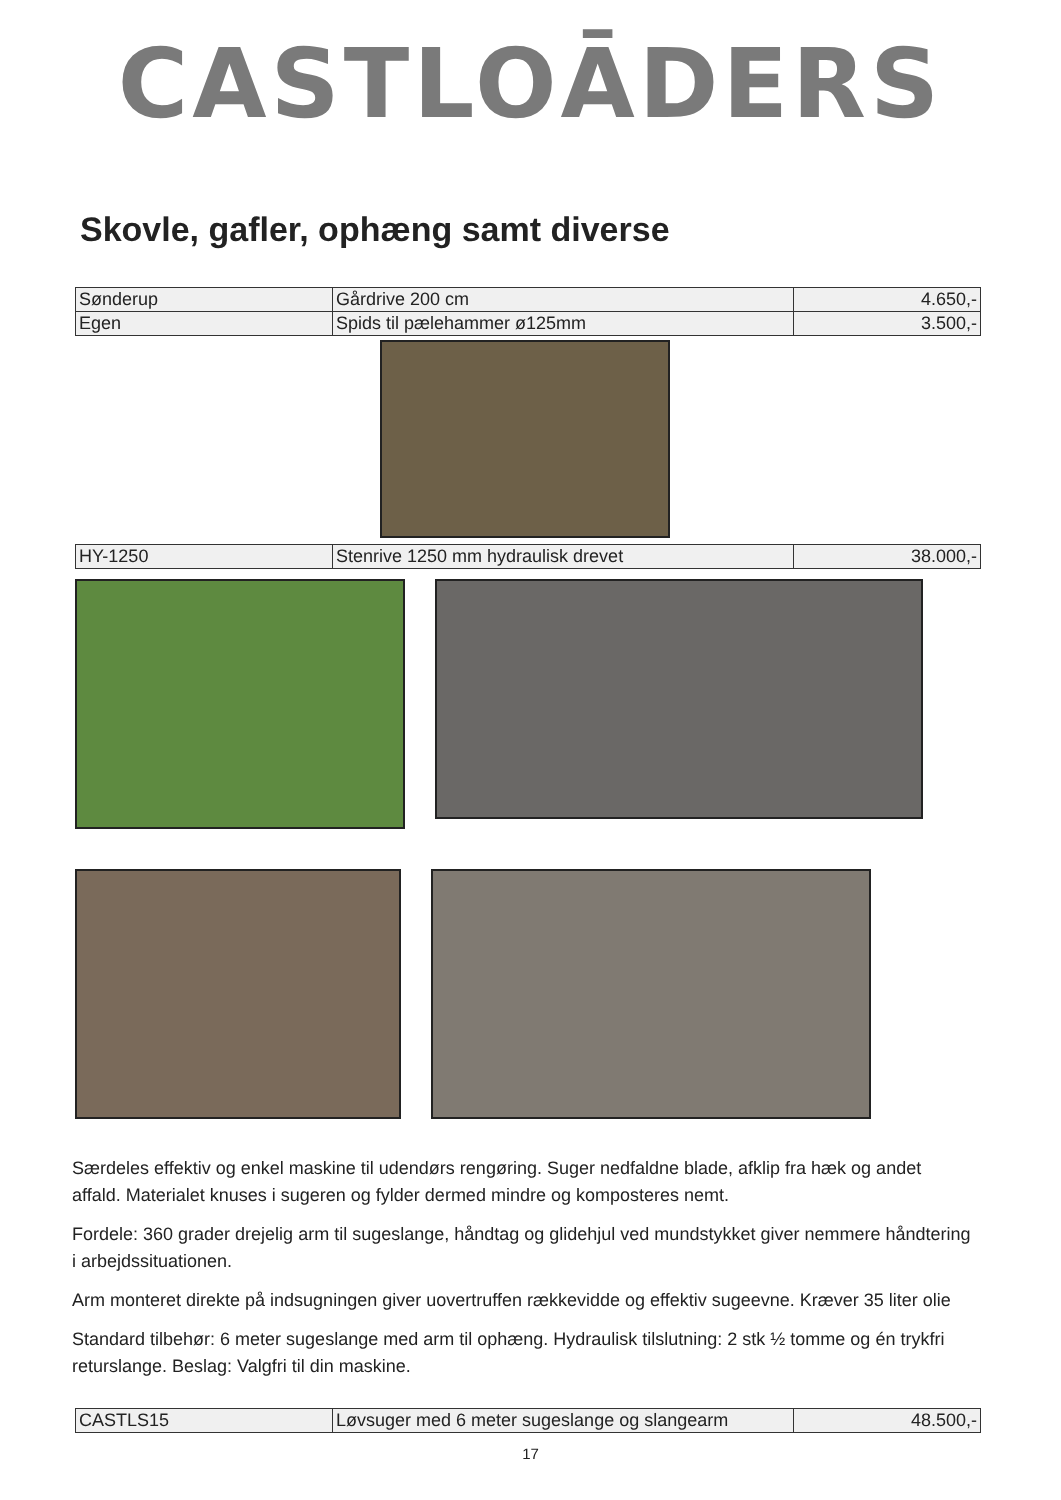CASTLOĀDERS
Skovle, gafler, ophæng samt diverse
| Sønderup | Gårdrive 200 cm | 4.650,- |
| Egen | Spids til pælehammer ø125mm | 3.500,- |
| HY-1250 | Stenrive 1250 mm hydraulisk drevet | 38.000,- |
Særdeles effektiv og enkel maskine til udendørs rengøring. Suger nedfaldne blade, afklip fra hæk og andet affald. Materialet knuses i sugeren og fylder dermed mindre og komposteres nemt.
Fordele: 360 grader drejelig arm til sugeslange, håndtag og glidehjul ved mundstykket giver nemmere håndtering i arbejdssituationen.
Arm monteret direkte på indsugningen giver uovertruffen rækkevidde og effektiv sugeevne. Kræver 35 liter olie
Standard tilbehør: 6 meter sugeslange med arm til ophæng. Hydraulisk tilslutning: 2 stk ½ tomme og én trykfri returslange. Beslag: Valgfri til din maskine.
| CASTLS15 | Løvsuger med 6 meter sugeslange og slangearm | 48.500,- |
17